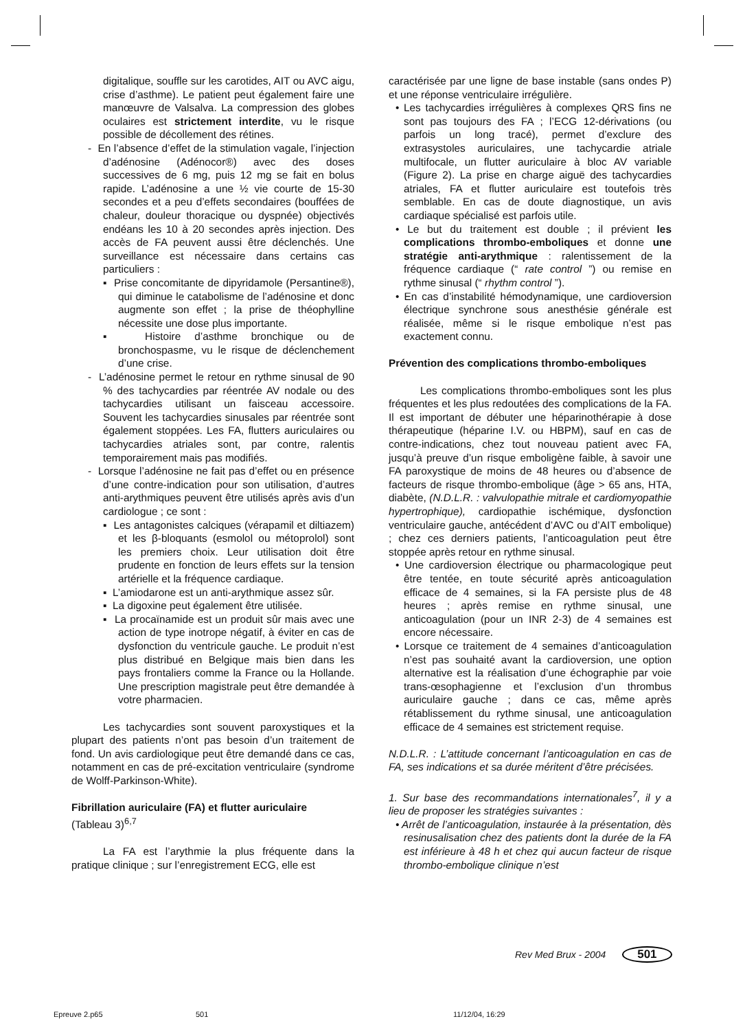digitalique, souffle sur les carotides, AIT ou AVC aigu, crise d’asthme). Le patient peut également faire une manœuvre de Valsalva. La compression des globes oculaires est strictement interdite, vu le risque possible de décollement des rétines.
- En l’absence d’effet de la stimulation vagale, l’injection d’adénosine (Adénocor®) avec des doses successives de 6 mg, puis 12 mg se fait en bolus rapide. L’adénosine a une ½ vie courte de 15-30 secondes et a peu d’effets secondaires (bouffées de chaleur, douleur thoracique ou dyspnée) objectivés endéans les 10 à 20 secondes après injection. Des accès de FA peuvent aussi être déclenchés. Une surveillance est nécessaire dans certains cas particuliers :
▪ Prise concomitante de dipyridamole (Persantine®), qui diminue le catabolisme de l’adénosine et donc augmente son effet ; la prise de théophylline nécessite une dose plus importante.
▪ Histoire d’asthme bronchique ou de bronchospasme, vu le risque de déclenchement d’une crise.
- L’adénosine permet le retour en rythme sinusal de 90 % des tachycardies par réentrée AV nodale ou des tachycardies utilisant un faisceau accessoire. Souvent les tachycardies sinusales par réentrée sont également stoppées. Les FA, flutters auriculaires ou tachycardies atriales sont, par contre, ralentis temporairement mais pas modifiés.
- Lorsque l’adénosine ne fait pas d’effet ou en présence d’une contre-indication pour son utilisation, d’autres anti-arythmiques peuvent être utilisés après avis d’un cardiologue ; ce sont :
▪ Les antagonistes calciques (vérapamil et diltiazem) et les β-bloquants (esmolol ou métoprolol) sont les premiers choix. Leur utilisation doit être prudente en fonction de leurs effets sur la tension artérielle et la fréquence cardiaque.
▪ L’amiodarone est un anti-arythmique assez sûr.
▪ La digoxine peut également être utilisée.
▪ La procaïnamide est un produit sûr mais avec une action de type inotrope négatif, à éviter en cas de dysfonction du ventricule gauche. Le produit n’est plus distribué en Belgique mais bien dans les pays frontaliers comme la France ou la Hollande. Une prescription magistrale peut être demandée à votre pharmacien.
Les tachycardies sont souvent paroxystiques et la plupart des patients n’ont pas besoin d’un traitement de fond. Un avis cardiologique peut être demandé dans ce cas, notamment en cas de pré-excitation ventriculaire (syndrome de Wolff-Parkinson-White).
Fibrillation auriculaire (FA) et flutter auriculaire
(Tableau 3)<sup>6,7</sup>
La FA est l’arythmie la plus fréquente dans la pratique clinique ; sur l’enregistrement ECG, elle est
caractérisée par une ligne de base instable (sans ondes P) et une réponse ventriculaire irrégulière.
• Les tachycardies irrégulières à complexes QRS fins ne sont pas toujours des FA ; l’ECG 12-dérivations (ou parfois un long tracé), permet d’exclure des extrasystoles auriculaires, une tachycardie atriale multifocale, un flutter auriculaire à bloc AV variable (Figure 2). La prise en charge aiguë des tachycardies atriales, FA et flutter auriculaire est toutefois très semblable. En cas de doute diagnostique, un avis cardiaque spécialisé est parfois utile.
• Le but du traitement est double ; il prévient les complications thrombo-emboliques et donne une stratégie anti-arythmique : ralentissement de la fréquence cardiaque (“ rate control ”) ou remise en rythme sinusal (“ rhythm control ”).
• En cas d’instabilité hémodynamique, une cardioversion électrique synchrone sous anesthésie générale est réalisée, même si le risque embolique n’est pas exactement connu.
Prévention des complications thrombo-emboliques
Les complications thrombo-emboliques sont les plus fréquentes et les plus redoutées des complications de la FA. Il est important de débuter une héparinothérapie à dose thérapeutique (héparine I.V. ou HBPM), sauf en cas de contre-indications, chez tout nouveau patient avec FA, jusqu’à preuve d’un risque emboligène faible, à savoir une FA paroxystique de moins de 48 heures ou d’absence de facteurs de risque thrombo-embolique (âge > 65 ans, HTA, diabète, (N.D.L.R. : valvulopathie mitrale et cardiomyopathie hypertrophique), cardiopathie ischémique, dysfonction ventriculaire gauche, antécédent d’AVC ou d’AIT embolique) ; chez ces derniers patients, l’anticoagulation peut être stoppée après retour en rythme sinusal.
• Une cardioversion électrique ou pharmacologique peut être tentée, en toute sécurité après anticoagulation efficace de 4 semaines, si la FA persiste plus de 48 heures ; après remise en rythme sinusal, une anticoagulation (pour un INR 2-3) de 4 semaines est encore nécessaire.
• Lorsque ce traitement de 4 semaines d’anticoagulation n’est pas souhaité avant la cardioversion, une option alternative est la réalisation d’une échographie par voie trans-œsophagienne et l’exclusion d’un thrombus auriculaire gauche ; dans ce cas, même après rétablissement du rythme sinusal, une anticoagulation efficace de 4 semaines est strictement requise.
N.D.L.R. : L’attitude concernant l’anticoagulation en cas de FA, ses indications et sa durée méritent d’être précisées.
1. Sur base des recommandations internationales<sup>7</sup>, il y a lieu de proposer les stratégies suivantes :
• Arrêt de l’anticoagulation, instaurée à la présentation, dès resinusalisation chez des patients dont la durée de la FA est inférieure à 48 h et chez qui aucun facteur de risque thrombo-embolique clinique n’est
Rev Med Brux - 2004 501
Epreuve 2.p65 501 11/12/04, 16:29